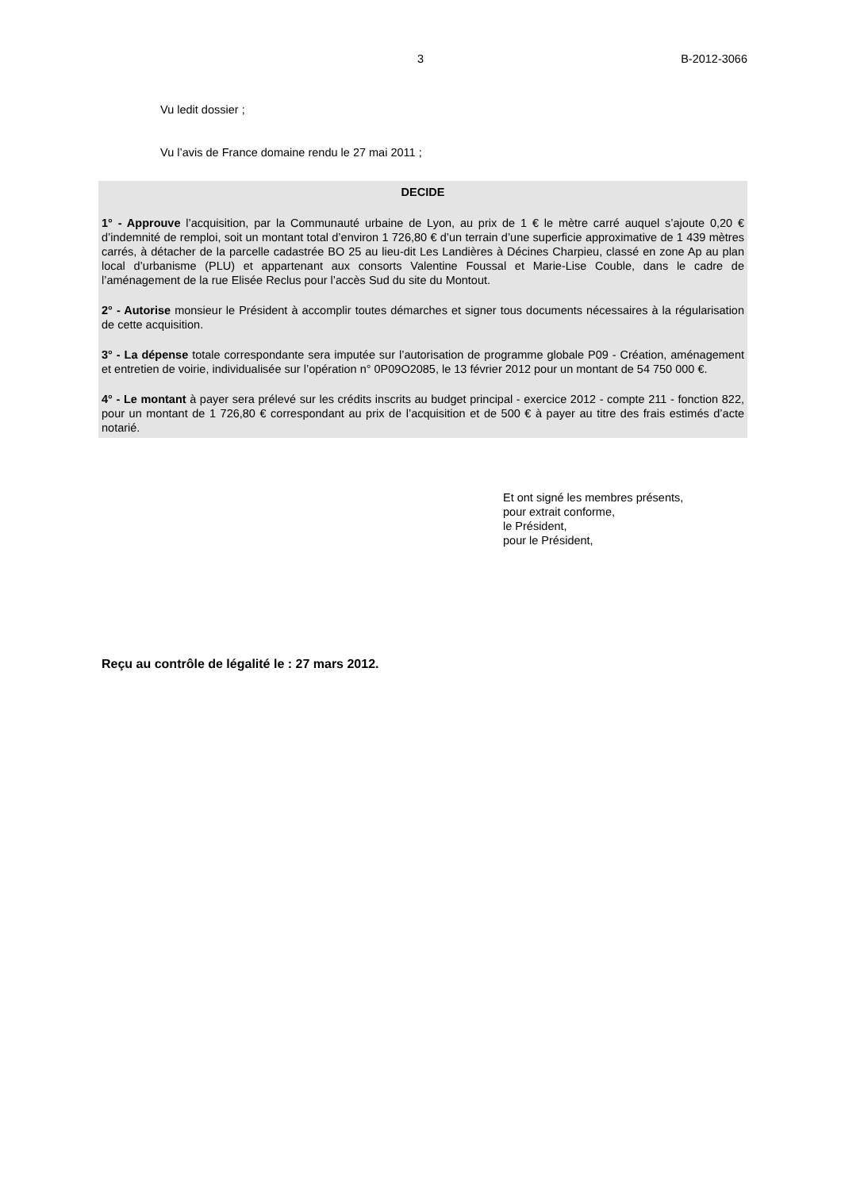3 B-2012-3066
Vu ledit dossier ;
Vu l’avis de France domaine rendu le 27 mai 2011 ;
DECIDE
1° - Approuve l’acquisition, par la Communauté urbaine de Lyon, au prix de 1 € le mètre carré auquel s’ajoute 0,20 € d’indemnité de remploi, soit un montant total d’environ 1 726,80 € d’un terrain d’une superficie approximative de 1 439 mètres carrés, à détacher de la parcelle cadastrée BO 25 au lieu-dit Les Landières à Décines Charpieu, classé en zone Ap au plan local d’urbanisme (PLU) et appartenant aux consorts Valentine Foussal et Marie-Lise Couble, dans le cadre de l’aménagement de la rue Elisée Reclus pour l’accès Sud du site du Montout.
2° - Autorise monsieur le Président à accomplir toutes démarches et signer tous documents nécessaires à la régularisation de cette acquisition.
3° - La dépense totale correspondante sera imputée sur l’autorisation de programme globale P09 - Création, aménagement et entretien de voirie, individualisée sur l’opération n° 0P09O2085, le 13 février 2012 pour un montant de 54 750 000 €.
4° - Le montant à payer sera prélevé sur les crédits inscrits au budget principal - exercice 2012 - compte 211 - fonction 822, pour un montant de 1 726,80 € correspondant au prix de l’acquisition et de 500 € à payer au titre des frais estimés d’acte notarié.
Et ont signé les membres présents,
pour extrait conforme,
le Président,
pour le Président,
Reçu au contrôle de légalité le : 27 mars 2012.